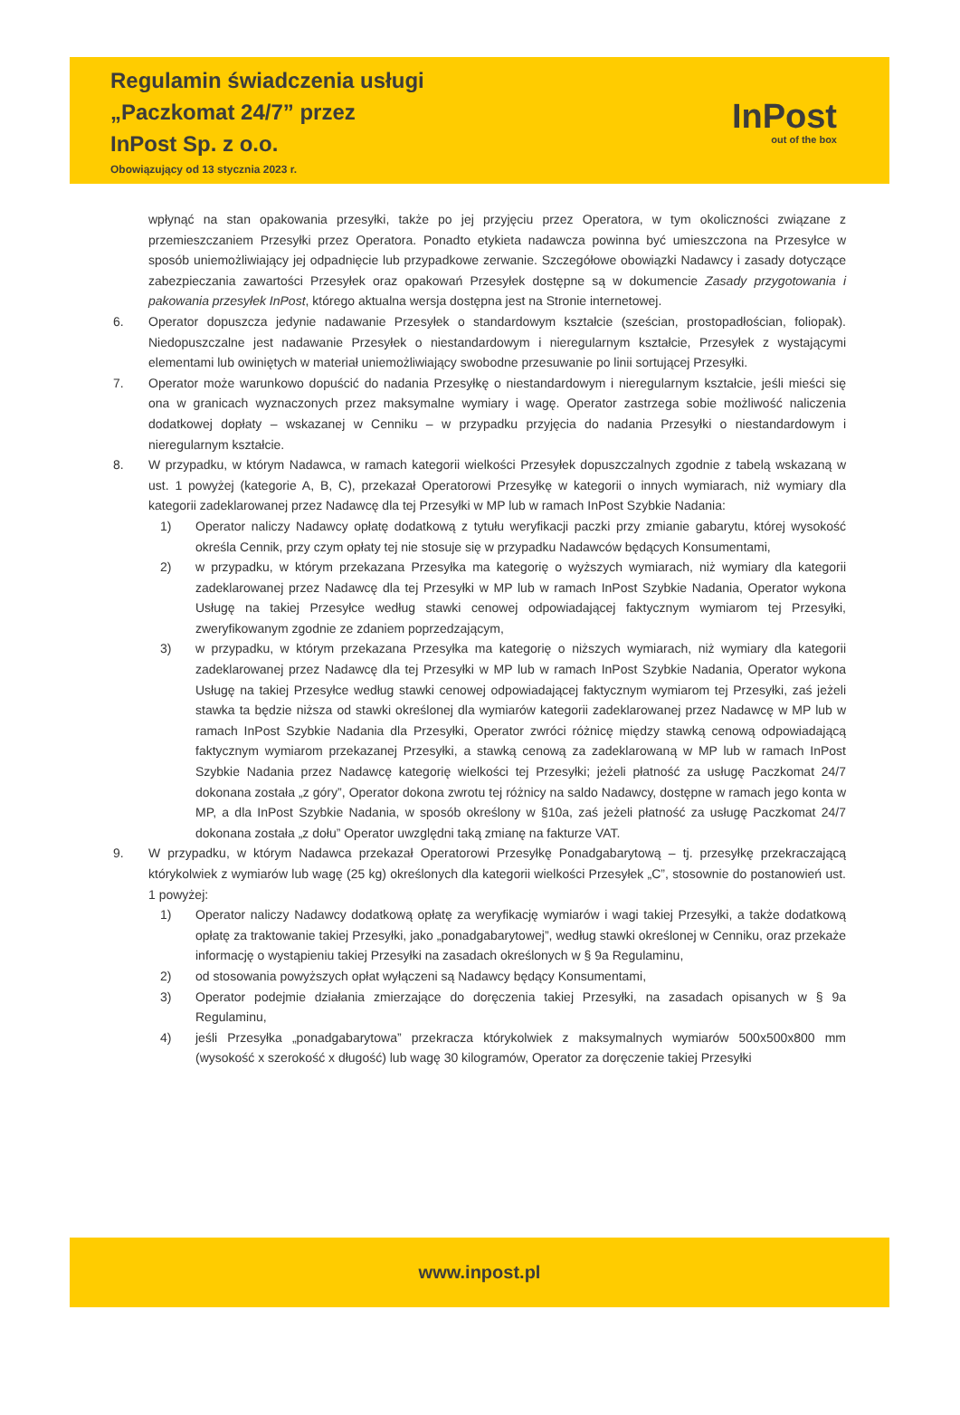Regulamin świadczenia usługi
„Paczkomat 24/7” przez
InPost Sp. z o.o.
Obowiązujący od 13 stycznia 2023 r.
InPost
out of the box
wpłynąć na stan opakowania przesyłki, także po jej przyjęciu przez Operatora, w tym okoliczności związane z przemieszczaniem Przesyłki przez Operatora. Ponadto etykieta nadawcza powinna być umieszczona na Przesyłce w sposób uniemożliwiający jej odpadnięcie lub przypadkowe zerwanie. Szczegółowe obowiązki Nadawcy i zasady dotyczące zabezpieczania zawartości Przesyłek oraz opakowań Przesyłek dostępne są w dokumencie Zasady przygotowania i pakowania przesyłek InPost, którego aktualna wersja dostępna jest na Stronie internetowej.
6. Operator dopuszcza jedynie nadawanie Przesyłek o standardowym kształcie (sześcian, prostopadłościan, foliopak). Niedopuszczalne jest nadawanie Przesyłek o niestandardowym i nieregularnym kształcie, Przesyłek z wystającymi elementami lub owiniętych w materiał uniemożliwiający swobodne przesuwanie po linii sortującej Przesyłki.
7. Operator może warunkowo dopuścić do nadania Przesyłkę o niestandardowym i nieregularnym kształcie, jeśli mieści się ona w granicach wyznaczonych przez maksymalne wymiary i wagę. Operator zastrzega sobie możliwość naliczenia dodatkowej dopłaty – wskazanej w Cenniku – w przypadku przyjęcia do nadania Przesyłki o niestandardowym i nieregularnym kształcie.
8. W przypadku, w którym Nadawca, w ramach kategorii wielkości Przesyłek dopuszczalnych zgodnie z tabelą wskazaną w ust. 1 powyżej (kategorie A, B, C), przekazał Operatorowi Przesyłkę w kategorii o innych wymiarach, niż wymiary dla kategorii zadeklarowanej przez Nadawcę dla tej Przesyłki w MP lub w ramach InPost Szybkie Nadania:
1) Operator naliczy Nadawcy opłatę dodatkową z tytułu weryfikacji paczki przy zmianie gabarytu, której wysokość określa Cennik, przy czym opłaty tej nie stosuje się w przypadku Nadawców będących Konsumentami,
2) w przypadku, w którym przekazana Przesyłka ma kategorię o wyższych wymiarach, niż wymiary dla kategorii zadeklarowanej przez Nadawcę dla tej Przesyłki w MP lub w ramach InPost Szybkie Nadania, Operator wykona Usługę na takiej Przesyłce według stawki cenowej odpowiadającej faktycznym wymiarom tej Przesyłki, zweryfikowanym zgodnie ze zdaniem poprzedzającym,
3) w przypadku, w którym przekazana Przesyłka ma kategorię o niższych wymiarach, niż wymiary dla kategorii zadeklarowanej przez Nadawcę dla tej Przesyłki w MP lub w ramach InPost Szybkie Nadania, Operator wykona Usługę na takiej Przesyłce według stawki cenowej odpowiadającej faktycznym wymiarom tej Przesyłki, zaś jeżeli stawka ta będzie niższa od stawki określonej dla wymiarów kategorii zadeklarowanej przez Nadawcę w MP lub w ramach InPost Szybkie Nadania dla Przesyłki, Operator zwróci różnicę między stawką cenową odpowiadającą faktycznym wymiarom przekazanej Przesyłki, a stawką cenową za zadeklarowaną w MP lub w ramach InPost Szybkie Nadania przez Nadawcę kategorię wielkości tej Przesyłki; jeżeli płatność za usługę Paczkomat 24/7 dokonana została „z góry”, Operator dokona zwrotu tej różnicy na saldo Nadawcy, dostępne w ramach jego konta w MP, a dla InPost Szybkie Nadania, w sposób określony w §10a, zaś jeżeli płatność za usługę Paczkomat 24/7 dokonana została „z dołu” Operator uwzględni taką zmianę na fakturze VAT.
9. W przypadku, w którym Nadawca przekazał Operatorowi Przesyłkę Ponadgabarytową – tj. przesyłkę przekraczającą którykolwiek z wymiarów lub wagę (25 kg) określonych dla kategorii wielkości Przesyłek „C”, stosownie do postanowień ust. 1 powyżej:
1) Operator naliczy Nadawcy dodatkową opłatę za weryfikację wymiarów i wagi takiej Przesyłki, a także dodatkową opłatę za traktowanie takiej Przesyłki, jako „ponadgabarytowej”, według stawki określonej w Cenniku, oraz przekaże informację o wystąpieniu takiej Przesyłki na zasadach określonych w § 9a Regulaminu,
2) od stosowania powyższych opłat wyłączeni są Nadawcy będący Konsumentami,
3) Operator podejmie działania zmierzające do doręczenia takiej Przesyłki, na zasadach opisanych w § 9a Regulaminu,
4) jeśli Przesyłka „ponadgabarytowa” przekracza którykolwiek z maksymalnych wymiarów 500x500x800 mm (wysokość x szerokość x długość) lub wagę 30 kilogramów, Operator za doręczenie takiej Przesyłki
www.inpost.pl